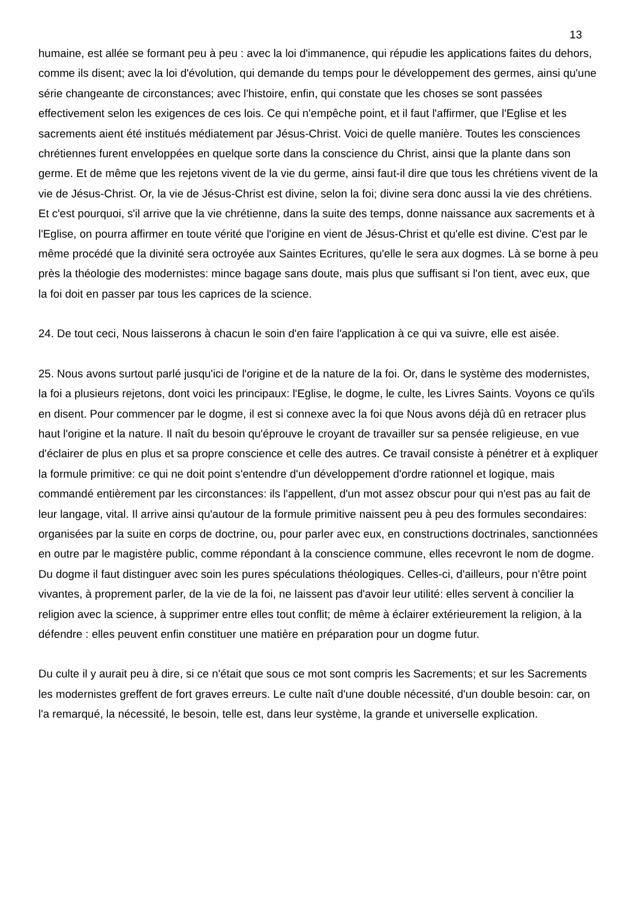13
humaine, est allée se formant peu à peu : avec la loi d'immanence, qui répudie les applications faites du dehors, comme ils disent; avec la loi d'évolution, qui demande du temps pour le développement des germes, ainsi qu'une série changeante de circonstances; avec l'histoire, enfin, qui constate que les choses se sont passées effectivement selon les exigences de ces lois. Ce qui n'empêche point, et il faut l'affirmer, que l'Eglise et les sacrements aient été institués médiatement par Jésus-Christ. Voici de quelle manière. Toutes les consciences chrétiennes furent enveloppées en quelque sorte dans la conscience du Christ, ainsi que la plante dans son germe. Et de même que les rejetons vivent de la vie du germe, ainsi faut-il dire que tous les chrétiens vivent de la vie de Jésus-Christ. Or, la vie de Jésus-Christ est divine, selon la foi; divine sera donc aussi la vie des chrétiens. Et c'est pourquoi, s'il arrive que la vie chrétienne, dans la suite des temps, donne naissance aux sacrements et à l'Eglise, on pourra affirmer en toute vérité que l'origine en vient de Jésus-Christ et qu'elle est divine. C'est par le même procédé que la divinité sera octroyée aux Saintes Ecritures, qu'elle le sera aux dogmes. Là se borne à peu près la théologie des modernistes: mince bagage sans doute, mais plus que suffisant si l'on tient, avec eux, que la foi doit en passer par tous les caprices de la science.
24. De tout ceci, Nous laisserons à chacun le soin d'en faire l'application à ce qui va suivre, elle est aisée.
25. Nous avons surtout parlé jusqu'ici de l'origine et de la nature de la foi. Or, dans le système des modernistes, la foi a plusieurs rejetons, dont voici les principaux: l'Eglise, le dogme, le culte, les Livres Saints. Voyons ce qu'ils en disent. Pour commencer par le dogme, il est si connexe avec la foi que Nous avons déjà dû en retracer plus haut l'origine et la nature. Il naît du besoin qu'éprouve le croyant de travailler sur sa pensée religieuse, en vue d'éclairer de plus en plus et sa propre conscience et celle des autres. Ce travail consiste à pénétrer et à expliquer la formule primitive: ce qui ne doit point s'entendre d'un développement d'ordre rationnel et logique, mais commandé entièrement par les circonstances: ils l'appellent, d'un mot assez obscur pour qui n'est pas au fait de leur langage, vital. Il arrive ainsi qu'autour de la formule primitive naissent peu à peu des formules secondaires: organisées par la suite en corps de doctrine, ou, pour parler avec eux, en constructions doctrinales, sanctionnées en outre par le magistère public, comme répondant à la conscience commune, elles recevront le nom de dogme. Du dogme il faut distinguer avec soin les pures spéculations théologiques. Celles-ci, d'ailleurs, pour n'être point vivantes, à proprement parler, de la vie de la foi, ne laissent pas d'avoir leur utilité: elles servent à concilier la religion avec la science, à supprimer entre elles tout conflit; de même à éclairer extérieurement la religion, à la défendre : elles peuvent enfin constituer une matière en préparation pour un dogme futur.
Du culte il y aurait peu à dire, si ce n'était que sous ce mot sont compris les Sacrements; et sur les Sacrements les modernistes greffent de fort graves erreurs. Le culte naît d'une double nécessité, d'un double besoin: car, on l'a remarqué, la nécessité, le besoin, telle est, dans leur système, la grande et universelle explication.